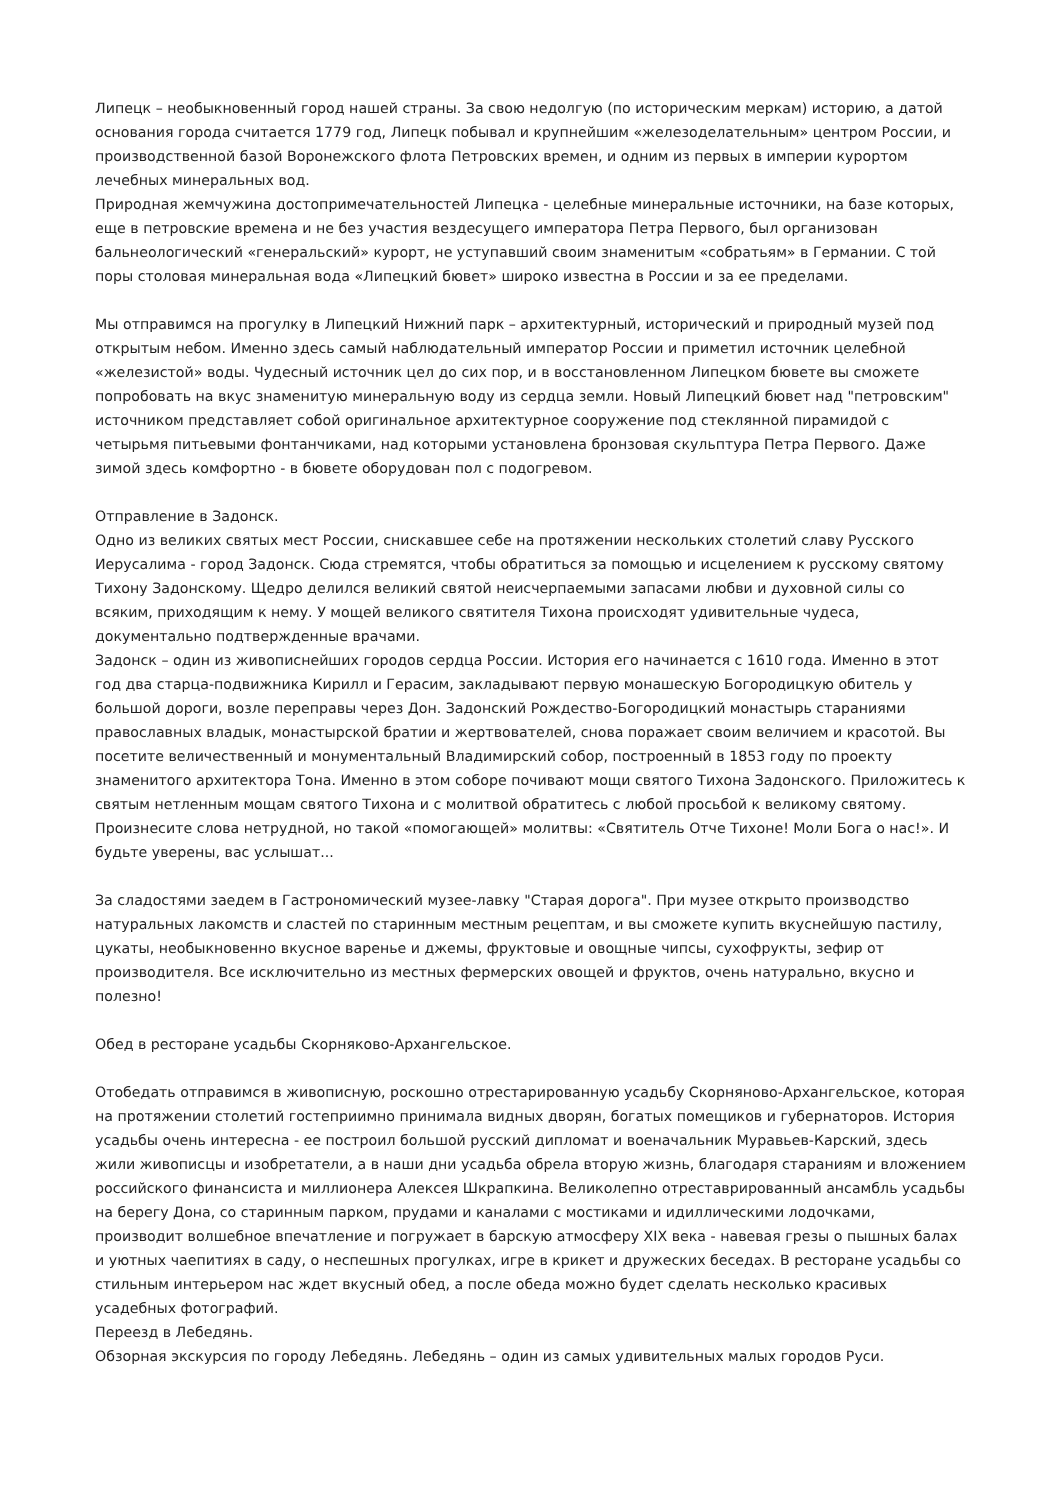Липецк – необыкновенный город нашей страны. За свою недолгую (по историческим меркам) историю, а датой основания города считается 1779 год, Липецк побывал и крупнейшим «железоделательным» центром России, и производственной базой Воронежского флота Петровских времен, и одним из первых в империи курортом лечебных минеральных вод.
Природная жемчужина достопримечательностей Липецка - целебные минеральные источники, на базе которых, еще в петровские времена и не без участия вездесущего императора Петра Первого, был организован бальнеологический «генеральский» курорт, не уступавший своим знаменитым «собратьям» в Германии. С той поры столовая минеральная вода «Липецкий бювет» широко известна в России и за ее пределами.
Мы отправимся на прогулку в Липецкий Нижний парк – архитектурный, исторический и природный музей под открытым небом. Именно здесь самый наблюдательный император России и приметил источник целебной «железистой» воды. Чудесный источник цел до сих пор, и в восстановленном Липецком бювете вы сможете попробовать на вкус знаменитую минеральную воду из сердца земли. Новый Липецкий бювет над "петровским" источником представляет собой оригинальное архитектурное сооружение под стеклянной пирамидой с четырьмя питьевыми фонтанчиками, над которыми установлена бронзовая скульптура Петра Первого. Даже зимой здесь комфортно - в бювете оборудован пол с подогревом.
Отправление в Задонск.
Одно из великих святых мест России, снискавшее себе на протяжении нескольких столетий славу Русского Иерусалима - город Задонск. Сюда стремятся, чтобы обратиться за помощью и исцелением к русскому святому Тихону Задонскому. Щедро делился великий святой неисчерпаемыми запасами любви и духовной силы со всяким, приходящим к нему. У мощей великого святителя Тихона происходят удивительные чудеса, документально подтвержденные врачами.
Задонск – один из живописнейших городов сердца России. История его начинается с 1610 года. Именно в этот год два старца-подвижника Кирилл и Герасим, закладывают первую монашескую Богородицкую обитель у большой дороги, возле переправы через Дон. Задонский Рождество-Богородицкий монастырь стараниями православных владык, монастырской братии и жертвователей, снова поражает своим величием и красотой. Вы посетите величественный и монументальный Владимирский собор, построенный в 1853 году по проекту знаменитого архитектора Тона. Именно в этом соборе почивают мощи святого Тихона Задонского. Приложитесь к святым нетленным мощам святого Тихона и с молитвой обратитесь с любой просьбой к великому святому. Произнесите слова нетрудной, но такой «помогающей» молитвы: «Святитель Отче Тихоне! Моли Бога о нас!». И будьте уверены, вас услышат...
За сладостями заедем в Гастрономический музее-лавку "Старая дорога". При музее открыто производство натуральных лакомств и сластей по старинным местным рецептам, и вы сможете купить вкуснейшую пастилу, цукаты, необыкновенно вкусное варенье и джемы, фруктовые и овощные чипсы, сухофрукты, зефир от производителя. Все исключительно из местных фермерских овощей и фруктов, очень натурально, вкусно и полезно!
Обед в ресторане усадьбы Скорняково-Архангельское.
Отобедать отправимся в живописную, роскошно отрестарированную усадьбу Скорняново-Архангельское, которая на протяжении столетий гостеприимно принимала видных дворян, богатых помещиков и губернаторов. История усадьбы очень интересна - ее построил большой русский дипломат и военачальник Муравьев-Карский, здесь жили живописцы и изобретатели, а в наши дни усадьба обрела вторую жизнь, благодаря стараниям и вложением российского финансиста и миллионера Алексея Шкрапкина. Великолепно отреставрированный ансамбль усадьбы на берегу Дона, со старинным парком, прудами и каналами с мостиками и идиллическими лодочками, производит волшебное впечатление и погружает в барскую атмосферу XIX века - навевая грезы о пышных балах и уютных чаепитиях в саду, о неспешных прогулках, игре в крикет и дружеских беседах. В ресторане усадьбы со стильным интерьером нас ждет вкусный обед, а после обеда можно будет сделать несколько красивых усадебных фотографий.
Переезд в Лебедянь.
Обзорная экскурсия по городу Лебедянь. Лебедянь – один из самых удивительных малых городов Руси.